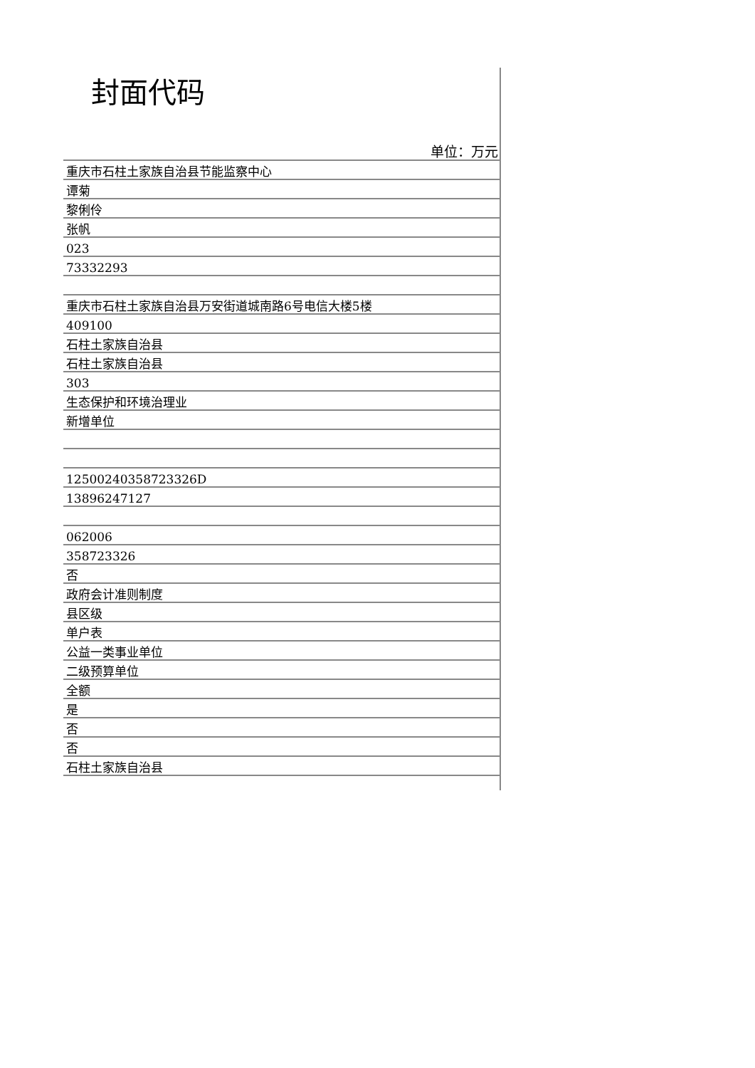封面代码
单位：万元
| 重庆市石柱土家族自治县节能监察中心 |
| 谭菊 |
| 黎俐伶 |
| 张帆 |
| 023 |
| 73332293 |
| 重庆市石柱土家族自治县万安街道城南路6号电信大楼5楼 |
| 409100 |
| 石柱土家族自治县 |
| 石柱土家族自治县 |
| 303 |
| 生态保护和环境治理业 |
| 新增单位 |
| 12500240358723326D |
| 13896247127 |
| 062006 |
| 358723326 |
| 否 |
| 政府会计准则制度 |
| 县区级 |
| 单户表 |
| 公益一类事业单位 |
| 二级预算单位 |
| 全额 |
| 是 |
| 否 |
| 否 |
| 石柱土家族自治县 |